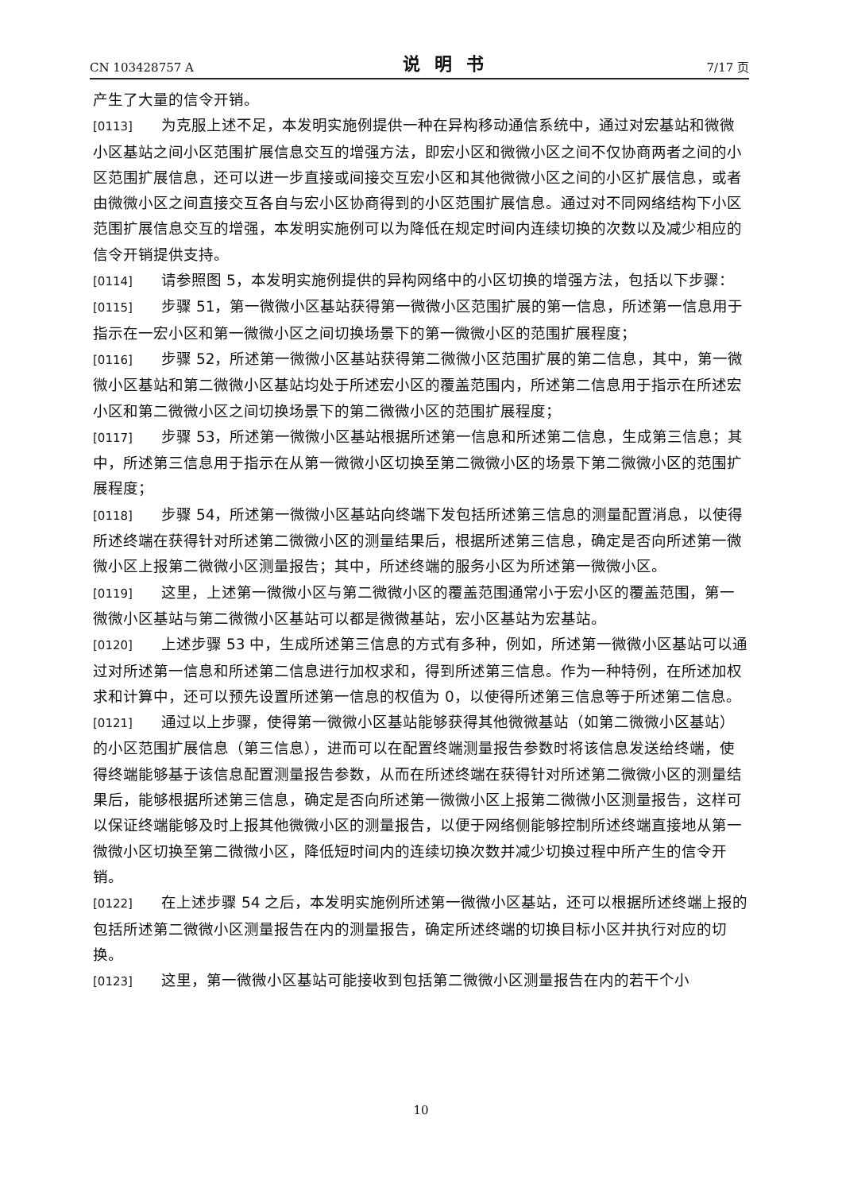CN 103428757 A 说明书 7/17 页
产生了大量的信令开销。
[0113] 为克服上述不足，本发明实施例提供一种在异构移动通信系统中，通过对宏基站和微微小区基站之间小区范围扩展信息交互的增强方法，即宏小区和微微小区之间不仅协商两者之间的小区范围扩展信息，还可以进一步直接或间接交互宏小区和其他微微小区之间的小区扩展信息，或者由微微小区之间直接交互各自与宏小区协商得到的小区范围扩展信息。通过对不同网络结构下小区范围扩展信息交互的增强，本发明实施例可以为降低在规定时间内连续切换的次数以及减少相应的信令开销提供支持。
[0114] 请参照图 5，本发明实施例提供的异构网络中的小区切换的增强方法，包括以下步骤：
[0115] 步骤 51，第一微微小区基站获得第一微微小区范围扩展的第一信息，所述第一信息用于指示在一宏小区和第一微微小区之间切换场景下的第一微微小区的范围扩展程度；
[0116] 步骤 52，所述第一微微小区基站获得第二微微小区范围扩展的第二信息，其中，第一微微小区基站和第二微微小区基站均处于所述宏小区的覆盖范围内，所述第二信息用于指示在所述宏小区和第二微微小区之间切换场景下的第二微微小区的范围扩展程度；
[0117] 步骤 53，所述第一微微小区基站根据所述第一信息和所述第二信息，生成第三信息；其中，所述第三信息用于指示在从第一微微小区切换至第二微微小区的场景下第二微微小区的范围扩展程度；
[0118] 步骤 54，所述第一微微小区基站向终端下发包括所述第三信息的测量配置消息，以使得所述终端在获得针对所述第二微微小区的测量结果后，根据所述第三信息，确定是否向所述第一微微小区上报第二微微小区测量报告；其中，所述终端的服务小区为所述第一微微小区。
[0119] 这里，上述第一微微小区与第二微微小区的覆盖范围通常小于宏小区的覆盖范围，第一微微小区基站与第二微微小区基站可以都是微微基站，宏小区基站为宏基站。
[0120] 上述步骤 53 中，生成所述第三信息的方式有多种，例如，所述第一微微小区基站可以通过对所述第一信息和所述第二信息进行加权求和，得到所述第三信息。作为一种特例，在所述加权求和计算中，还可以预先设置所述第一信息的权值为 0，以使得所述第三信息等于所述第二信息。
[0121] 通过以上步骤，使得第一微微小区基站能够获得其他微微基站（如第二微微小区基站）的小区范围扩展信息（第三信息），进而可以在配置终端测量报告参数时将该信息发送给终端，使得终端能够基于该信息配置测量报告参数，从而在所述终端在获得针对所述第二微微小区的测量结果后，能够根据所述第三信息，确定是否向所述第一微微小区上报第二微微小区测量报告，这样可以保证终端能够及时上报其他微微小区的测量报告，以便于网络侧能够控制所述终端直接地从第一微微小区切换至第二微微小区，降低短时间内的连续切换次数并减少切换过程中所产生的信令开销。
[0122] 在上述步骤 54 之后，本发明实施例所述第一微微小区基站，还可以根据所述终端上报的包括所述第二微微小区测量报告在内的测量报告，确定所述终端的切换目标小区并执行对应的切换。
[0123] 这里，第一微微小区基站可能接收到包括第二微微小区测量报告在内的若干个小
10